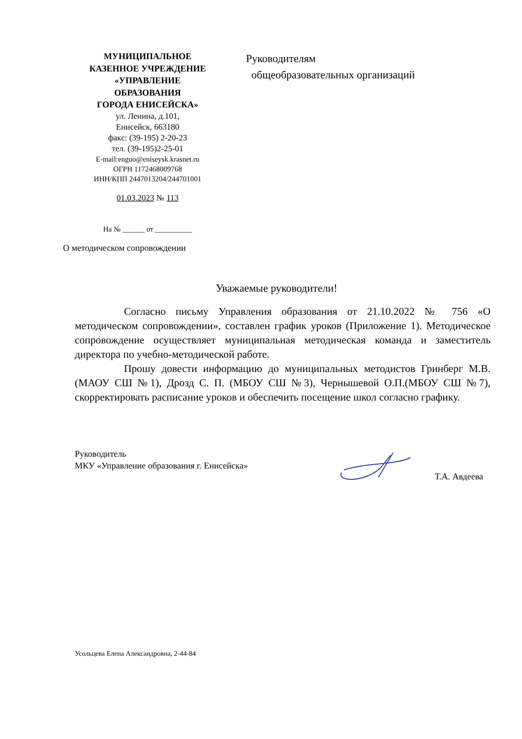МУНИЦИПАЛЬНОЕ
КАЗЕННОЕ УЧРЕЖДЕНИЕ
«УПРАВЛЕНИЕ
ОБРАЗОВАНИЯ
ГОРОДА ЕНИСЕЙСКА»
ул. Ленина, д.101,
Енисейск, 663180
факс: (39-195) 2-20-23
тел. (39-195)2-25-01
E-mail:enguo@eniseysk.krasnet.ru
ОГРН 1172468009768
ИНН/КПП 2447013204/244701001
01.03.2023 № 113
На № ______ от __________
Руководителям
общеобразовательных организаций
О методическом сопровождении
Уважаемые руководители!
Согласно письму Управления образования от 21.10.2022 № 756 «О методическом сопровождении», составлен график уроков (Приложение 1). Методическое сопровождение осуществляет муниципальная методическая команда и заместитель директора по учебно-методической работе.
Прошу довести информацию до муниципальных методистов Гринберг М.В.(МАОУ СШ №1), Дрозд С. П. (МБОУ СШ №3), Чернышевой О.П.(МБОУ СШ №7), скорректировать расписание уроков и обеспечить посещение школ согласно графику.
Руководитель
МКУ «Управление образования г. Енисейска»
Т.А. Авдеева
Усольцева Елена Александровна, 2-44-84